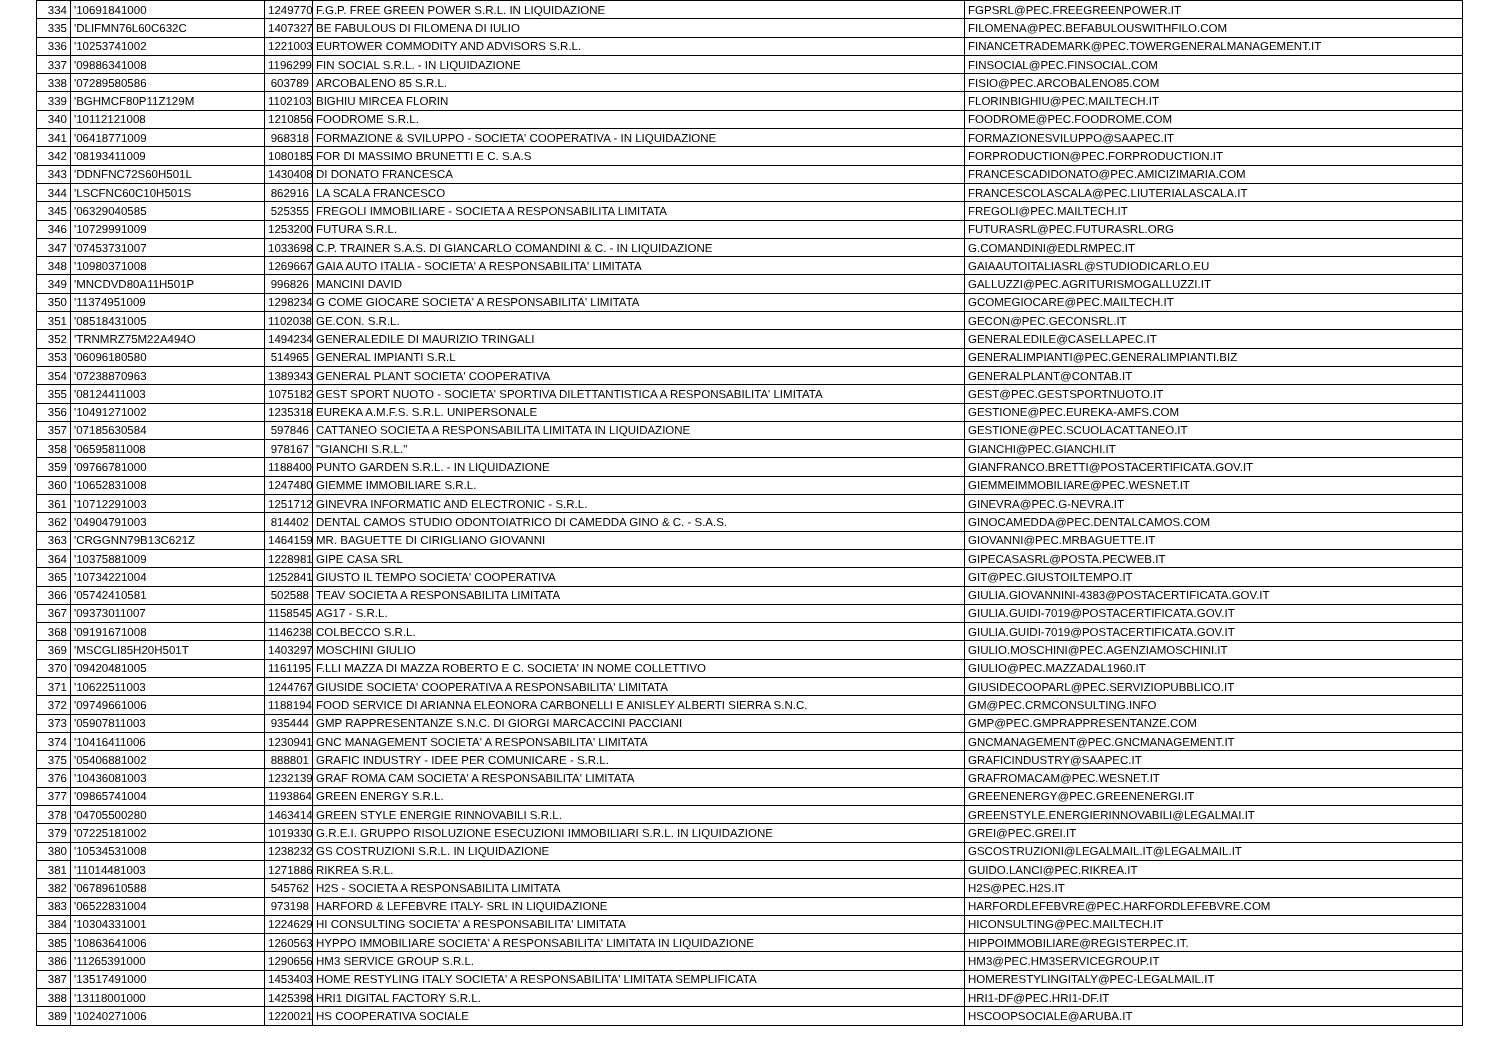| 334 | '10691841000 | 1249770 | F.G.P. FREE GREEN POWER S.R.L. IN LIQUIDAZIONE | FGPSRL@PEC.FREEGREENPOWER.IT |
| 335 | 'DLIFMN76L60C632C | 1407327 | BE FABULOUS DI FILOMENA DI IULIO | FILOMENA@PEC.BEFABULOUSWITHFILO.COM |
| 336 | '10253741002 | 1221003 | EURTOWER COMMODITY AND ADVISORS S.R.L. | FINANCETRADEMARK@PEC.TOWERGENERALMANAGEMENT.IT |
| 337 | '09886341008 | 1196299 | FIN SOCIAL S.R.L. - IN LIQUIDAZIONE | FINSOCIAL@PEC.FINSOCIAL.COM |
| 338 | '07289580586 | 603789 | ARCOBALENO 85 S.R.L. | FISIO@PEC.ARCOBALENO85.COM |
| 339 | 'BGHMCF80P11Z129M | 1102103 | BIGHIU MIRCEA FLORIN | FLORINBIGHIU@PEC.MAILTECH.IT |
| 340 | '10112121008 | 1210856 | FOODROME S.R.L. | FOODROME@PEC.FOODROME.COM |
| 341 | '06418771009 | 968318 | FORMAZIONE & SVILUPPO - SOCIETA' COOPERATIVA - IN LIQUIDAZIONE | FORMAZIONESVILUPPO@SAAPEC.IT |
| 342 | '08193411009 | 1080185 | FOR DI MASSIMO BRUNETTI E C. S.A.S | FORPRODUCTION@PEC.FORPRODUCTION.IT |
| 343 | 'DDNFNC72S60H501L | 1430408 | DI DONATO FRANCESCA | FRANCESCADIDONATO@PEC.AMICIZIMARIA.COM |
| 344 | 'LSCFNC60C10H501S | 862916 | LA SCALA FRANCESCO | FRANCESCOLASCALA@PEC.LIUTERIALASCALA.IT |
| 345 | '06329040585 | 525355 | FREGOLI IMMOBILIARE - SOCIETA A RESPONSABILITA LIMITATA | FREGOLI@PEC.MAILTECH.IT |
| 346 | '10729991009 | 1253200 | FUTURA S.R.L. | FUTURASRL@PEC.FUTURASRL.ORG |
| 347 | '07453731007 | 1033698 | C.P. TRAINER S.A.S. DI GIANCARLO COMANDINI & C. - IN LIQUIDAZIONE | G.COMANDINI@EDLRMPEC.IT |
| 348 | '10980371008 | 1269667 | GAIA AUTO ITALIA - SOCIETA' A RESPONSABILITA' LIMITATA | GAIAAUTOITALIASRL@STUDIODICARLO.EU |
| 349 | 'MNCDVD80A11H501P | 996826 | MANCINI DAVID | GALLUZZI@PEC.AGRITURISMOGALLUZZI.IT |
| 350 | '11374951009 | 1298234 | G COME GIOCARE SOCIETA' A RESPONSABILITA' LIMITATA | GCOMEGIOCARE@PEC.MAILTECH.IT |
| 351 | '08518431005 | 1102038 | GE.CON. S.R.L. | GECON@PEC.GECONSRL.IT |
| 352 | 'TRNMRZ75M22A494O | 1494234 | GENERALEDILE DI MAURIZIO TRINGALI | GENERALEDILE@CASELLAPEC.IT |
| 353 | '06096180580 | 514965 | GENERAL IMPIANTI S.R.L | GENERALIMPIANTI@PEC.GENERALIMPIANTI.BIZ |
| 354 | '07238870963 | 1389343 | GENERAL PLANT SOCIETA' COOPERATIVA | GENERALPLANT@CONTAB.IT |
| 355 | '08124411003 | 1075182 | GEST SPORT NUOTO - SOCIETA' SPORTIVA DILETTANTISTICA A RESPONSABILITA' LIMITATA | GEST@PEC.GESTSPORTNUOTO.IT |
| 356 | '10491271002 | 1235318 | EUREKA A.M.F.S. S.R.L. UNIPERSONALE | GESTIONE@PEC.EUREKA-AMFS.COM |
| 357 | '07185630584 | 597846 | CATTANEO SOCIETA A RESPONSABILITA LIMITATA IN LIQUIDAZIONE | GESTIONE@PEC.SCUOLACATTANEO.IT |
| 358 | '06595811008 | 978167 | "GIANCHI S.R.L." | GIANCHI@PEC.GIANCHI.IT |
| 359 | '09766781000 | 1188400 | PUNTO GARDEN S.R.L. - IN LIQUIDAZIONE | GIANFRANCO.BRETTI@POSTACERTIFICATA.GOV.IT |
| 360 | '10652831008 | 1247480 | GIEMME IMMOBILIARE S.R.L. | GIEMMEIMMOBILIARE@PEC.WESNET.IT |
| 361 | '10712291003 | 1251712 | GINEVRA INFORMATIC AND ELECTRONIC - S.R.L. | GINEVRA@PEC.G-NEVRA.IT |
| 362 | '04904791003 | 814402 | DENTAL CAMOS STUDIO ODONTOIATRICO DI CAMEDDA GINO & C. - S.A.S. | GINOCAMEDDA@PEC.DENTALCAMOS.COM |
| 363 | 'CRGGNN79B13C621Z | 1464159 | MR. BAGUETTE DI CIRIGLIANO GIOVANNI | GIOVANNI@PEC.MRBAGUETTE.IT |
| 364 | '10375881009 | 1228981 | GIPE CASA SRL | GIPECASASRL@POSTA.PECWEB.IT |
| 365 | '10734221004 | 1252841 | GIUSTO IL TEMPO SOCIETA' COOPERATIVA | GIT@PEC.GIUSTOILTEMPO.IT |
| 366 | '05742410581 | 502588 | TEAV SOCIETA A RESPONSABILITA LIMITATA | GIULIA.GIOVANNINI-4383@POSTACERTIFICATA.GOV.IT |
| 367 | '09373011007 | 1158545 | AG17 - S.R.L. | GIULIA.GUIDI-7019@POSTACERTIFICATA.GOV.IT |
| 368 | '09191671008 | 1146238 | COLBECCO S.R.L. | GIULIA.GUIDI-7019@POSTACERTIFICATA.GOV.IT |
| 369 | 'MSCGLI85H20H501T | 1403297 | MOSCHINI GIULIO | GIULIO.MOSCHINI@PEC.AGENZIAMOSCHINI.IT |
| 370 | '09420481005 | 1161195 | F.LLI MAZZA DI MAZZA ROBERTO E C. SOCIETA' IN NOME COLLETTIVO | GIULIO@PEC.MAZZADAL1960.IT |
| 371 | '10622511003 | 1244767 | GIUSIDE SOCIETA' COOPERATIVA A RESPONSABILITA' LIMITATA | GIUSIDECOOPARL@PEC.SERVIZIOPUBBLICO.IT |
| 372 | '09749661006 | 1188194 | FOOD SERVICE DI ARIANNA ELEONORA CARBONELLI E ANISLEY ALBERTI SIERRA S.N.C. | GM@PEC.CRMCONSULTING.INFO |
| 373 | '05907811003 | 935444 | GMP RAPPRESENTANZE S.N.C. DI GIORGI MARCACCINI PACCIANI | GMP@PEC.GMPRAPPRESENTANZE.COM |
| 374 | '10416411006 | 1230941 | GNC MANAGEMENT SOCIETA' A RESPONSABILITA' LIMITATA | GNCMANAGEMENT@PEC.GNCMANAGEMENT.IT |
| 375 | '05406881002 | 888801 | GRAFIC INDUSTRY - IDEE PER COMUNICARE - S.R.L. | GRAFICINDUSTRY@SAAPEC.IT |
| 376 | '10436081003 | 1232139 | GRAF ROMA CAM SOCIETA' A RESPONSABILITA' LIMITATA | GRAFROMACAM@PEC.WESNET.IT |
| 377 | '09865741004 | 1193864 | GREEN ENERGY S.R.L. | GREENENERGY@PEC.GREENENERGI.IT |
| 378 | '04705500280 | 1463414 | GREEN STYLE ENERGIE RINNOVABILI S.R.L. | GREENSTYLE.ENERGIERINNOVABILI@LEGALMAI.IT |
| 379 | '07225181002 | 1019330 | G.R.E.I. GRUPPO RISOLUZIONE ESECUZIONI IMMOBILIARI S.R.L. IN LIQUIDAZIONE | GREI@PEC.GREI.IT |
| 380 | '10534531008 | 1238232 | GS COSTRUZIONI S.R.L. IN LIQUIDAZIONE | GSCOSTRUZIONI@LEGALMAIL.IT@LEGALMAIL.IT |
| 381 | '11014481003 | 1271886 | RIKREA S.R.L. | GUIDO.LANCI@PEC.RIKREA.IT |
| 382 | '06789610588 | 545762 | H2S - SOCIETA A RESPONSABILITA LIMITATA | H2S@PEC.H2S.IT |
| 383 | '06522831004 | 973198 | HARFORD & LEFEBVRE ITALY- SRL IN LIQUIDAZIONE | HARFORDLEFEBVRE@PEC.HARFORDLEFEBVRE.COM |
| 384 | '10304331001 | 1224629 | HI CONSULTING SOCIETA' A RESPONSABILITA' LIMITATA | HICONSULTING@PEC.MAILTECH.IT |
| 385 | '10863641006 | 1260563 | HYPPO IMMOBILIARE SOCIETA' A RESPONSABILITA' LIMITATA IN LIQUIDAZIONE | HIPPOIMMOBILIARE@REGISTERPEC.IT. |
| 386 | '11265391000 | 1290656 | HM3 SERVICE GROUP S.R.L. | HM3@PEC.HM3SERVICEGROUP.IT |
| 387 | '13517491000 | 1453403 | HOME RESTYLING ITALY SOCIETA' A RESPONSABILITA' LIMITATA SEMPLIFICATA | HOMERESTYLINGITALY@PEC-LEGALMAIL.IT |
| 388 | '13118001000 | 1425398 | HRI1 DIGITAL FACTORY S.R.L. | HRI1-DF@PEC.HRI1-DF.IT |
| 389 | '10240271006 | 1220021 | HS COOPERATIVA SOCIALE | HSCOOPSOCIALE@ARUBA.IT |